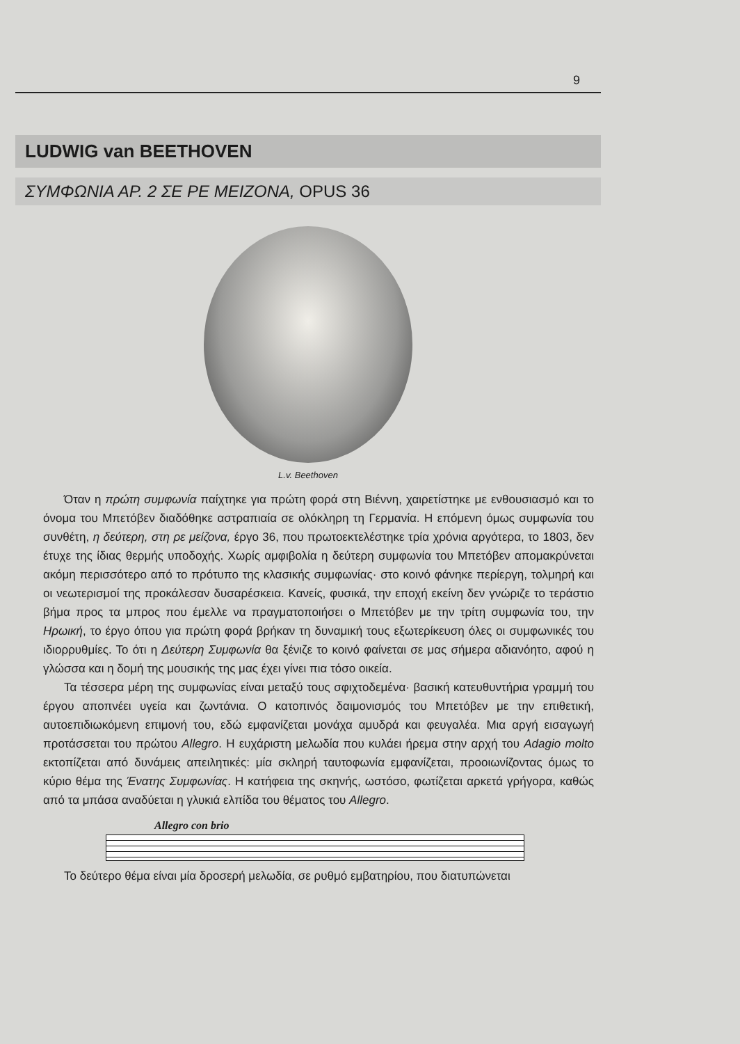9
LUDWIG van BEETHOVEN
ΣΥΜΦΩΝΙΑ ΑΡ. 2 ΣΕ ΡΕ ΜΕΙΖΟΝΑ, OPUS 36
L.v. Beethoven
Όταν η πρώτη συμφωνία παίχτηκε για πρώτη φορά στη Βιέννη, χαιρετίστηκε με ενθουσιασμό και το όνομα του Μπετόβεν διαδόθηκε αστραπιαία σε ολόκληρη τη Γερμανία. Η επόμενη όμως συμφωνία του συνθέτη, η δεύτερη, στη ρε μείζονα, έργο 36, που πρωτοεκτελέστηκε τρία χρόνια αργότερα, το 1803, δεν έτυχε της ίδιας θερμής υποδοχής. Χωρίς αμφιβολία η δεύτερη συμφωνία του Μπετόβεν απομακρύνεται ακόμη περισσότερο από το πρότυπο της κλασικής συμφωνίας· στο κοινό φάνηκε περίεργη, τολμηρή και οι νεωτερισμοί της προκάλεσαν δυσαρέσκεια. Κανείς, φυσικά, την εποχή εκείνη δεν γνώριζε το τεράστιο βήμα προς τα μπρος που έμελλε να πραγματοποιήσει ο Μπετόβεν με την τρίτη συμφωνία του, την Ηρωική, το έργο όπου για πρώτη φορά βρήκαν τη δυναμική τους εξωτερίκευση όλες οι συμφωνικές του ιδιορρυθμίες. Το ότι η Δεύτερη Συμφωνία θα ξένιζε το κοινό φαίνεται σε μας σήμερα αδιανόητο, αφού η γλώσσα και η δομή της μουσικής της μας έχει γίνει πια τόσο οικεία.
Τα τέσσερα μέρη της συμφωνίας είναι μεταξύ τους σφιχτοδεμένα· βασική κατευθυντήρια γραμμή του έργου αποπνέει υγεία και ζωντάνια. Ο κατοπινός δαιμονισμός του Μπετόβεν με την επιθετική, αυτοεπιδιωκόμενη επιμονή του, εδώ εμφανίζεται μονάχα αμυδρά και φευγαλέα. Μια αργή εισαγωγή προτάσσεται του πρώτου Allegro. Η ευχάριστη μελωδία που κυλάει ήρεμα στην αρχή του Adagio molto εκτοπίζεται από δυνάμεις απειλητικές: μία σκληρή ταυτοφωνία εμφανίζεται, προοιωνίζοντας όμως το κύριο θέμα της Ένατης Συμφωνίας. Η κατήφεια της σκηνής, ωστόσο, φωτίζεται αρκετά γρήγορα, καθώς από τα μπάσα αναδύεται η γλυκιά ελπίδα του θέματος του Allegro.
Allegro con brio
Το δεύτερο θέμα είναι μία δροσερή μελωδία, σε ρυθμό εμβατηρίου, που διατυπώνεται